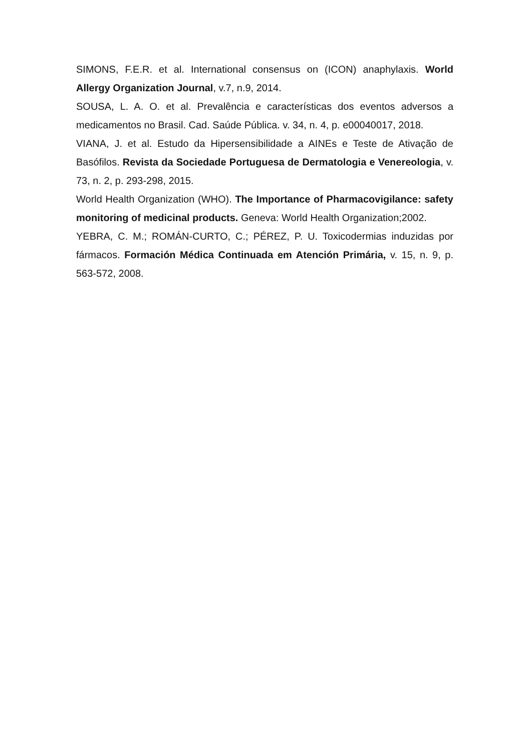SIMONS, F.E.R. et al. International consensus on (ICON) anaphylaxis. World Allergy Organization Journal, v.7, n.9, 2014.
SOUSA, L. A. O. et al. Prevalência e características dos eventos adversos a medicamentos no Brasil. Cad. Saúde Pública. v. 34, n. 4, p. e00040017, 2018.
VIANA, J. et al. Estudo da Hipersensibilidade a AINEs e Teste de Ativação de Basófilos. Revista da Sociedade Portuguesa de Dermatologia e Venereologia, v. 73, n. 2, p. 293-298, 2015.
World Health Organization (WHO). The Importance of Pharmacovigilance: safety monitoring of medicinal products. Geneva: World Health Organization;2002.
YEBRA, C. M.; ROMÁN-CURTO, C.; PÉREZ, P. U. Toxicodermias induzidas por fármacos. Formación Médica Continuada em Atención Primária, v. 15, n. 9, p. 563-572, 2008.